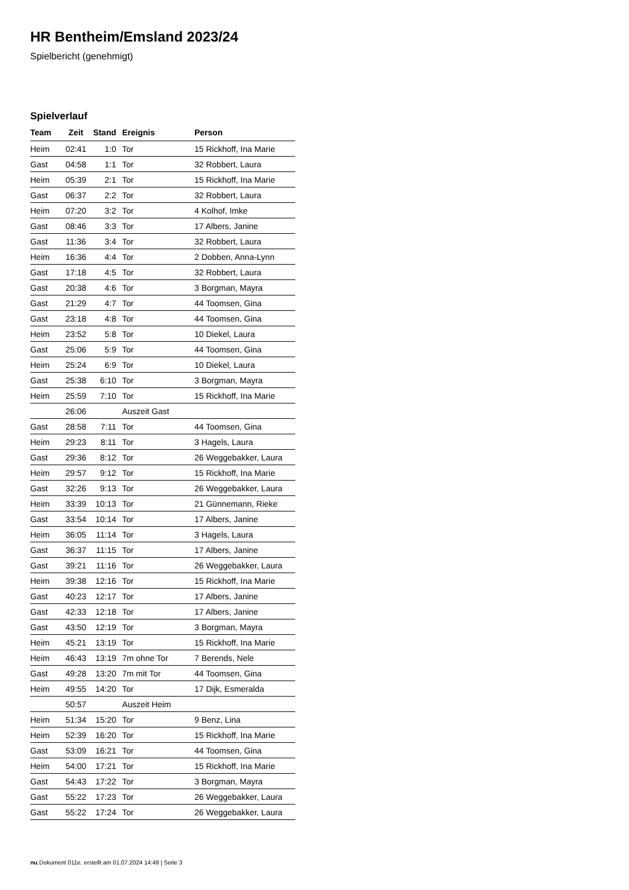HR Bentheim/Emsland 2023/24
Spielbericht (genehmigt)
Spielverlauf
| Team | Zeit | Stand | Ereignis | Person |
| --- | --- | --- | --- | --- |
| Heim | 02:41 | 1:0 | Tor | 15 Rickhoff, Ina Marie |
| Gast | 04:58 | 1:1 | Tor | 32 Robbert, Laura |
| Heim | 05:39 | 2:1 | Tor | 15 Rickhoff, Ina Marie |
| Gast | 06:37 | 2:2 | Tor | 32 Robbert, Laura |
| Heim | 07:20 | 3:2 | Tor | 4 Kolhof, Imke |
| Gast | 08:46 | 3:3 | Tor | 17 Albers, Janine |
| Gast | 11:36 | 3:4 | Tor | 32 Robbert, Laura |
| Heim | 16:36 | 4:4 | Tor | 2 Dobben, Anna-Lynn |
| Gast | 17:18 | 4:5 | Tor | 32 Robbert, Laura |
| Gast | 20:38 | 4:6 | Tor | 3 Borgman, Mayra |
| Gast | 21:29 | 4:7 | Tor | 44 Toomsen, Gina |
| Gast | 23:18 | 4:8 | Tor | 44 Toomsen, Gina |
| Heim | 23:52 | 5:8 | Tor | 10 Diekel, Laura |
| Gast | 25:06 | 5:9 | Tor | 44 Toomsen, Gina |
| Heim | 25:24 | 6:9 | Tor | 10 Diekel, Laura |
| Gast | 25:38 | 6:10 | Tor | 3 Borgman, Mayra |
| Heim | 25:59 | 7:10 | Tor | 15 Rickhoff, Ina Marie |
| | 26:06 | | Auszeit Gast | |
| Gast | 28:58 | 7:11 | Tor | 44 Toomsen, Gina |
| Heim | 29:23 | 8:11 | Tor | 3 Hagels, Laura |
| Gast | 29:36 | 8:12 | Tor | 26 Weggebakker, Laura |
| Heim | 29:57 | 9:12 | Tor | 15 Rickhoff, Ina Marie |
| Gast | 32:26 | 9:13 | Tor | 26 Weggebakker, Laura |
| Heim | 33:39 | 10:13 | Tor | 21 Günnemann, Rieke |
| Gast | 33:54 | 10:14 | Tor | 17 Albers, Janine |
| Heim | 36:05 | 11:14 | Tor | 3 Hagels, Laura |
| Gast | 36:37 | 11:15 | Tor | 17 Albers, Janine |
| Gast | 39:21 | 11:16 | Tor | 26 Weggebakker, Laura |
| Heim | 39:38 | 12:16 | Tor | 15 Rickhoff, Ina Marie |
| Gast | 40:23 | 12:17 | Tor | 17 Albers, Janine |
| Gast | 42:33 | 12:18 | Tor | 17 Albers, Janine |
| Gast | 43:50 | 12:19 | Tor | 3 Borgman, Mayra |
| Heim | 45:21 | 13:19 | Tor | 15 Rickhoff, Ina Marie |
| Heim | 46:43 | 13:19 | 7m ohne Tor | 7 Berends, Nele |
| Gast | 49:28 | 13:20 | 7m mit Tor | 44 Toomsen, Gina |
| Heim | 49:55 | 14:20 | Tor | 17 Dijk, Esmeralda |
| | 50:57 | | Auszeit Heim | |
| Heim | 51:34 | 15:20 | Tor | 9 Benz, Lina |
| Heim | 52:39 | 16:20 | Tor | 15 Rickhoff, Ina Marie |
| Gast | 53:09 | 16:21 | Tor | 44 Toomsen, Gina |
| Heim | 54:00 | 17:21 | Tor | 15 Rickhoff, Ina Marie |
| Gast | 54:43 | 17:22 | Tor | 3 Borgman, Mayra |
| Gast | 55:22 | 17:23 | Tor | 26 Weggebakker, Laura |
| Gast | 55:22 | 17:24 | Tor | 26 Weggebakker, Laura |
nu.Dokument 011e, erstellt am 01.07.2024 14:49 | Seite 3